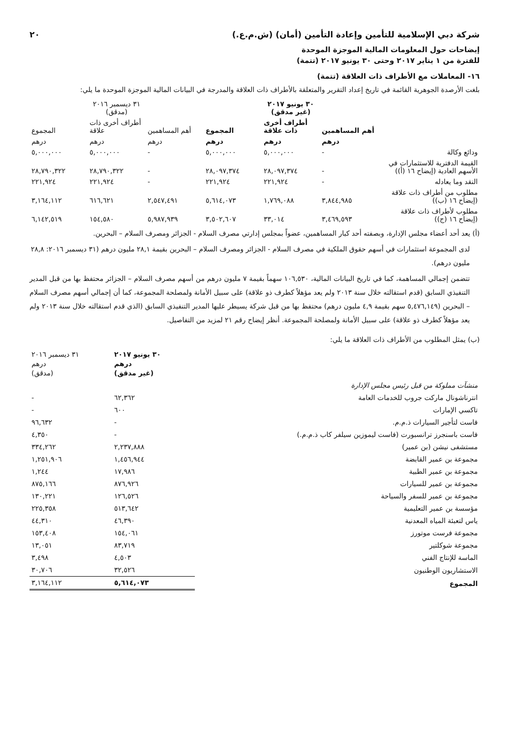شركة دبي الإسلامية للتأمين وإعادة التأمين (أمان) (ش.م.ع.) ٢٠
إيضاحات حول المعلومات المالية الموجزة الموحدة
للفترة من ١ يناير ٢٠١٧ وحتى ٣٠ يونيو ٢٠١٧ (تتمة)
١٦- المعاملات مع الأطراف ذات العلاقة (تتمة)
بلغت الأرصدة الجوهرية القائمة في تاريخ إعداد التقرير والمتعلقة بالأطراف ذات العلاقة والمدرجة في البيانات المالية الموجزة الموحدة ما يلي:
| | ٣٠ يونيو ٢٠١٧ (غير مدقق) | | | ٣١ ديسمبر ٢٠١٦ (مدقق) | | |
| --- | --- | --- | --- | --- | --- | --- |
| | أهم المساهمين | أطراف أخرى ذات علاقة | المجموع | أهم المساهمين | أطراف أخرى ذات علاقة | المجموع |
| | درهم | درهم | درهم | درهم | درهم | درهم |
| ودائع وكالة | - | ٥,٠٠٠,٠٠٠ | ٥,٠٠٠,٠٠٠ | - | ٥,٠٠٠,٠٠٠ | ٥,٠٠٠,٠٠٠ |
| القيمة الدفترية للاستثمارات في الأسهم العادية (إيضاح ١٦ (أ)) | - | ٢٨,٠٩٧,٣٧٤ | ٢٨,٠٩٧,٣٧٤ | - | ٢٨,٧٩٠,٣٢٢ | ٢٨,٧٩٠,٣٢٢ |
| النقد وما يعادله | - | ٢٢١,٩٢٤ | ٢٢١,٩٢٤ | - | ٢٢١,٩٢٤ | ٢٢١,٩٢٤ |
| مطلوب من أطراف ذات علاقة (إيضاح ١٦ (ب)) | ٣,٨٤٤,٩٨٥ | ١,٧٦٩,٠٨٨ | ٥,٦١٤,٠٧٣ | ٢,٥٤٧,٤٩١ | ٦١٦,٦٢١ | ٣,١٦٤,١١٢ |
| مطلوب لأطراف ذات علاقة (إيضاح ١٦ (ج)) | ٣,٤٦٩,٥٩٣ | ٣٣,٠١٤ | ٣,٥٠٢,٦٠٧ | ٥,٩٨٧,٩٣٩ | ١٥٤,٥٨٠ | ٦,١٤٢,٥١٩ |
(أ) يعد أحد أعضاء مجلس الإدارة، وبصفته أحد كبار المساهمين، عضواً بمجلس إدارتي مصرف السلام - الجزائر ومصرف السلام – البحرين.
لدى المجموعة استثمارات في أسهم حقوق الملكية في مصرف السلام - الجزائر ومصرف السلام – البحرين بقيمة ٢٨,١ مليون درهم (٣١ ديسمبر ٢٠١٦: ٢٨,٨ مليون درهم).
تتضمن إجمالي المساهمة، كما في تاريخ البيانات المالية، ١٠٦,٥٣٠ سهماً بقيمة ٧ مليون درهم من أسهم مصرف السلام – الجزائر محتفظ بها من قبل المدير التنفيذي السابق (قدم استقالته خلال سنة ٢٠١٣ ولم يعد مؤهلاً كطرف ذو علاقة) على سبيل الأمانة ولمصلحة المجموعة، كما أن إجمالي أسهم مصرف السلام – البحرين (٥,٤٧٦,١٤٩ سهم بقيمة ٤,٩ مليون درهم) محتفظ بها من قبل شركة يسيطر عليها المدير التنفيذي السابق (الذي قدم استقالته خلال سنة ٢٠١٣ ولم يعد مؤهلاً كطرف ذو علاقة) على سبيل الأمانة ولمصلحة المجموعة. أنظر إيضاح رقم ٢١ لمزيد من التفاصيل.
(ب) يمثل المطلوب من الأطراف ذات العلاقة ما يلي:
| | ٣٠ يونيو ٢٠١٧ درهم (غير مدقق) | ٣١ ديسمبر ٢٠١٦ درهم (مدقق) |
| --- | --- | --- |
| منشآت مملوكة من قبل رئيس مجلس الإدارة | | |
| انترناشونال ماركت جروب للخدمات العامة | ٦٢,٣٦٢ | - |
| تاكسي الإمارات | ٦٠٠ | - |
| فاست لتأجير السيارات ذ.م.م. | - | ٩٦,٦٣٢ |
| فاست باسنجرز ترانسبورت (فاست ليموزين سيلفر كاب ذ.م.م.) | - | ٤,٣٥٠ |
| مستشفى نيشن (بن عمير) | ٢,٢٣٧,٨٨٨ | ٣٣٤,٢٦٢ |
| مجموعة بن عمير القابضة | ١,٤٥٦,٩٤٤ | ١,٢٥١,٩٠٦ |
| مجموعة بن عمير الطبية | ١٧,٩٨٦ | ١,٢٤٤ |
| مجموعة بن عمير للسيارات | ٨٧٦,٩٢٦ | ٨٧٥,١٦٦ |
| مجموعة بن عمير للسفر والسياحة | ١٢٦,٥٢٦ | ١٣٠,٢٢١ |
| مؤسسة بن عمير التعليمية | ٥١٣,٦٤٢ | ٢٢٥,٣٥٨ |
| ياس لتعبئة المياه المعدنية | ٤٦,٣٩٠ | ٤٤,٣١٠ |
| مجموعة فرست موتورز | ١٥٤,٠٦١ | ١٥٣,٤٠٨ |
| مجموعة شوكلتير | ٨٣,٧١٩ | ١٣,٠٥١ |
| الماسة للإنتاج الفني | ٤,٥٠٣ | ٣,٤٩٨ |
| الاستشاريون الوطنيون | ٣٢,٥٢٦ | ٣٠,٧٠٦ |
| المجموع | ٥,٦١٤,٠٧٣ | ٣,١٦٤,١١٢ |